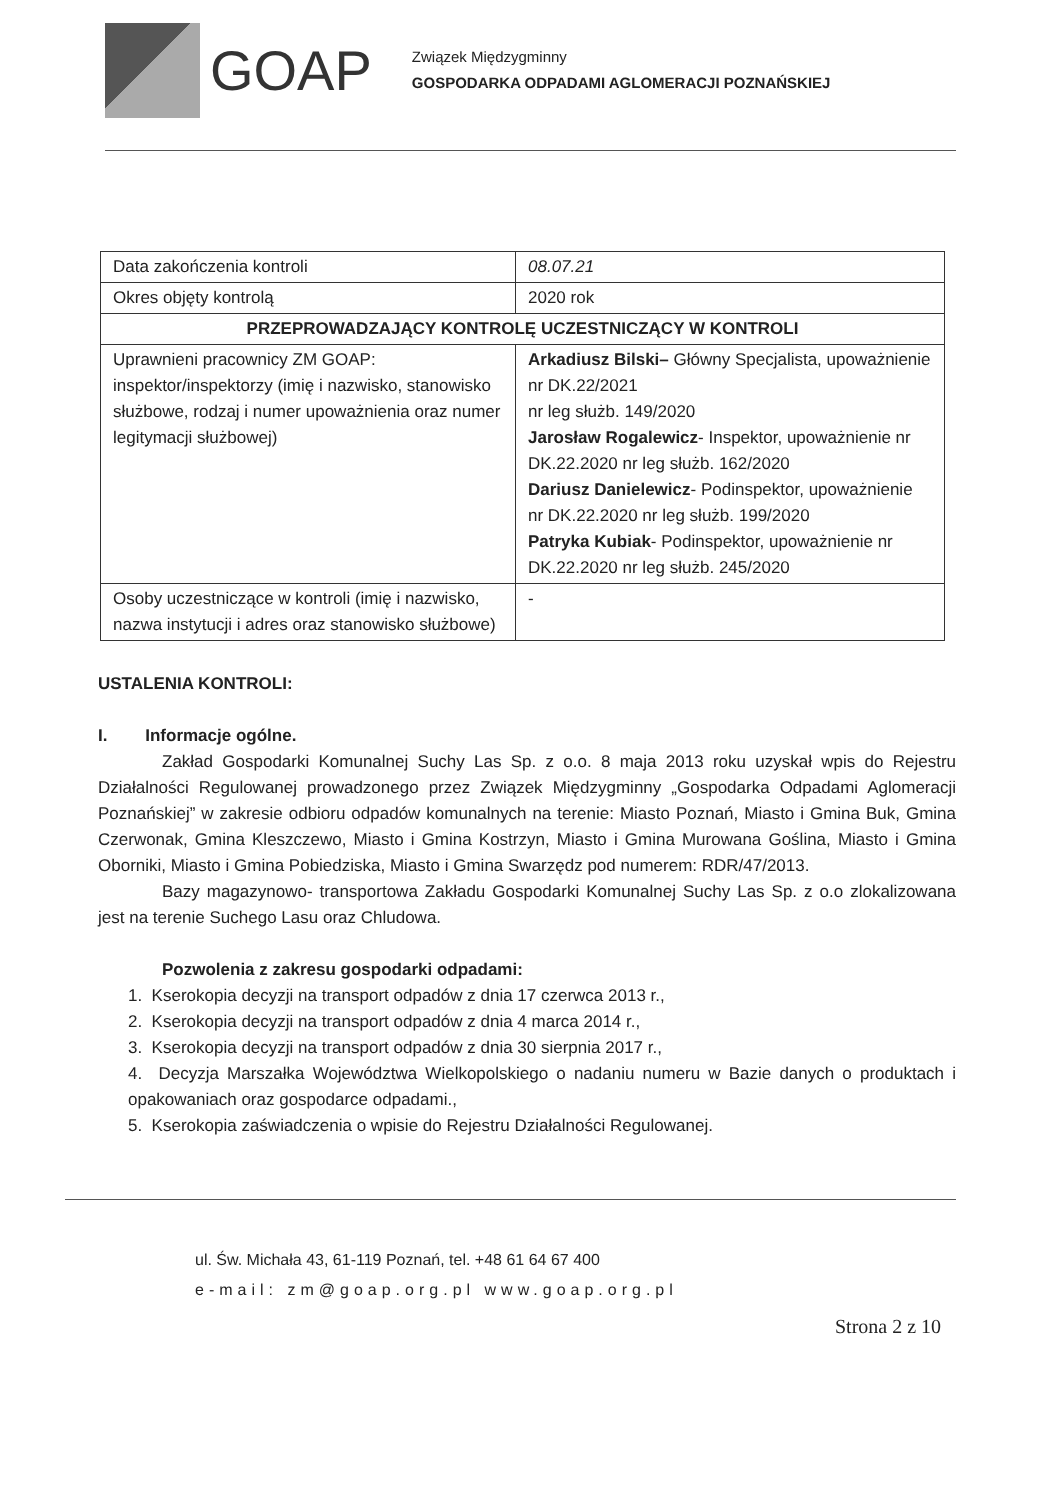GOAP
Związek Międzygminny
GOSPODARKA ODPADAMI AGLOMERACJI POZNAŃSKIEJ
| Data zakończenia kontroli | 08.07.21 |
| Okres objęty kontrolą | 2020 rok |
| PRZEPROWADZAJĄCY KONTROLĘ UCZESTNICZĄCY W KONTROLI | |
| Uprawnieni pracownicy ZM GOAP: inspektor/inspektorzy (imię i nazwisko, stanowisko służbowe, rodzaj i numer upoważnienia oraz numer legitymacji służbowej) | Arkadiusz Bilski– Główny Specjalista, upoważnienie nr DK.22/2021 nr leg służb. 149/2020 Jarosław Rogalewicz - Inspektor, upoważnienie nr DK.22.2020 nr leg służb. 162/2020 Dariusz Danielewicz - Podinspektor, upoważnienie nr DK.22.2020 nr leg służb. 199/2020 Patryka Kubiak - Podinspektor, upoważnienie nr DK.22.2020 nr leg służb. 245/2020 |
| Osoby uczestniczące w kontroli (imię i nazwisko, nazwa instytucji i adres oraz stanowisko służbowe) | - |
USTALENIA KONTROLI:
I. Informacje ogólne.
Zakład Gospodarki Komunalnej Suchy Las Sp. z o.o. 8 maja 2013 roku uzyskał wpis do Rejestru Działalności Regulowanej prowadzonego przez Związek Międzygminny „Gospodarka Odpadami Aglomeracji Poznańskiej” w zakresie odbioru odpadów komunalnych na terenie: Miasto Poznań, Miasto i Gmina Buk, Gmina Czerwonak, Gmina Kleszczewo, Miasto i Gmina Kostrzyn, Miasto i Gmina Murowana Goślina, Miasto i Gmina Oborniki, Miasto i Gmina Pobiedziska, Miasto i Gmina Swarzędz pod numerem: RDR/47/2013.
Bazy magazynowo- transportowa Zakładu Gospodarki Komunalnej Suchy Las Sp. z o.o zlokalizowana jest na terenie Suchego Lasu oraz Chludowa.
Pozwolenia z zakresu gospodarki odpadami:
1. Kserokopia decyzji na transport odpadów z dnia 17 czerwca 2013 r.,
2. Kserokopia decyzji na transport odpadów z dnia 4 marca 2014 r.,
3. Kserokopia decyzji na transport odpadów z dnia 30 sierpnia 2017 r.,
4. Decyzja Marszałka Województwa Wielkopolskiego o nadaniu numeru w Bazie danych o produktach i opakowaniach oraz gospodarce odpadami.,
5. Kserokopia zaświadczenia o wpisie do Rejestru Działalności Regulowanej.
ul. Św. Michała 43, 61-119 Poznań, tel. +48 61 64 67 400
e-mail: zm@goap.org.pl www.goap.org.pl
Strona 2 z 10